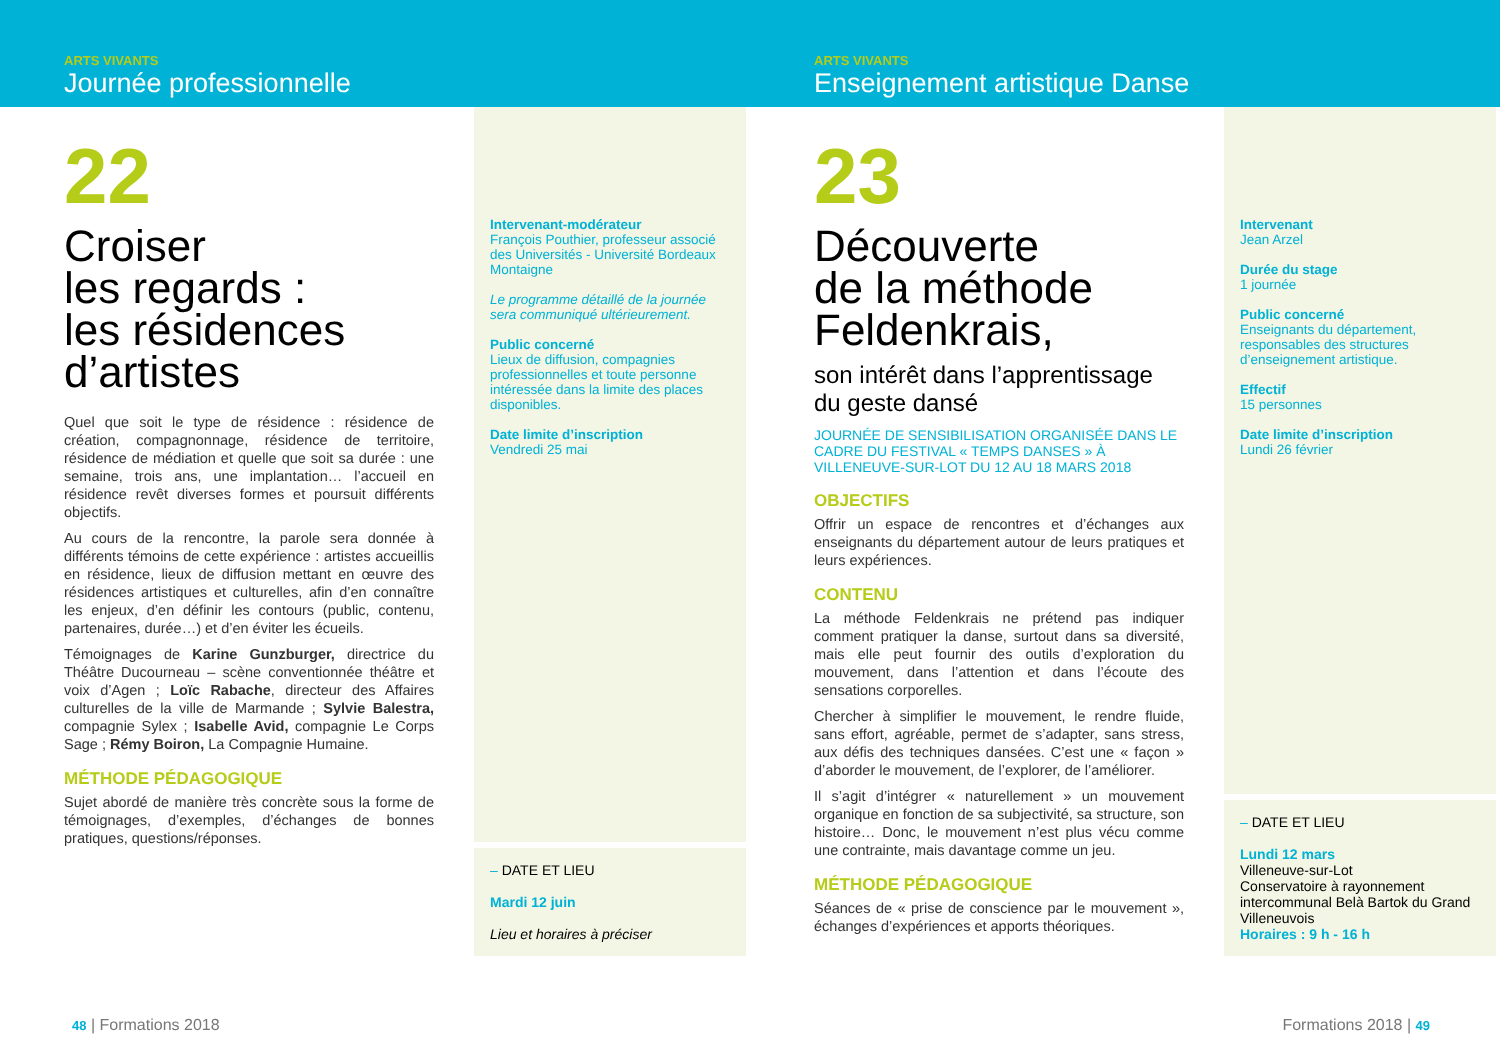ARTS VIVANTS
Journée professionnelle
22
Croiser
les regards :
les résidences
d’artistes
Quel que soit le type de résidence : résidence de création, compagnonnage, résidence de territoire, résidence de médiation et quelle que soit sa durée : une semaine, trois ans, une implantation… l’accueil en résidence revêt diverses formes et poursuit différents objectifs.
Au cours de la rencontre, la parole sera donnée à différents témoins de cette expérience : artistes accueillis en résidence, lieux de diffusion mettant en œuvre des résidences artistiques et culturelles, afin d’en connaître les enjeux, d’en définir les contours (public, contenu, partenaires, durée…) et d’en éviter les écueils.
Témoignages de Karine Gunzburger, directrice du Théâtre Ducourneau – scène conventionnée théâtre et voix d’Agen ; Loïc Rabache, directeur des Affaires culturelles de la ville de Marmande ; Sylvie Balestra, compagnie Sylex ; Isabelle Avid, compagnie Le Corps Sage ; Rémy Boiron, La Compagnie Humaine.
MÉTHODE PÉDAGOGIQUE
Sujet abordé de manière très concrète sous la forme de témoignages, d’exemples, d’échanges de bonnes pratiques, questions/réponses.
Intervenant-modérateur
François Pouthier, professeur associé des Universités - Université Bordeaux Montaigne
Le programme détaillé de la journée sera communiqué ultérieurement.
Public concerné
Lieux de diffusion, compagnies professionnelles et toute personne intéressée dans la limite des places disponibles.
Date limite d’inscription
Vendredi 25 mai
– DATE ET LIEU
Mardi 12 juin
Lieu et horaires à préciser
48 | Formations 2018
ARTS VIVANTS
Enseignement artistique Danse
23
Découverte
de la méthode
Feldenkrais,
son intérêt dans l’apprentissage du geste dansé
JOURNÉE DE SENSIBILISATION ORGANISÉE DANS LE CADRE DU FESTIVAL « TEMPS DANSES » À VILLENEUVE-SUR-LOT DU 12 AU 18 MARS 2018
OBJECTIFS
Offrir un espace de rencontres et d’échanges aux enseignants du département autour de leurs pratiques et leurs expériences.
CONTENU
La méthode Feldenkrais ne prétend pas indiquer comment pratiquer la danse, surtout dans sa diversité, mais elle peut fournir des outils d’exploration du mouvement, dans l’attention et dans l’écoute des sensations corporelles.
Chercher à simplifier le mouvement, le rendre fluide, sans effort, agréable, permet de s’adapter, sans stress, aux défis des techniques dansées. C’est une « façon » d’aborder le mouvement, de l’explorer, de l’améliorer.
Il s’agit d’intégrer « naturellement » un mouvement organique en fonction de sa subjectivité, sa structure, son histoire… Donc, le mouvement n’est plus vécu comme une contrainte, mais davantage comme un jeu.
MÉTHODE PÉDAGOGIQUE
Séances de « prise de conscience par le mouvement », échanges d’expériences et apports théoriques.
Intervenant
Jean Arzel
Durée du stage
1 journée
Public concerné
Enseignants du département, responsables des structures d’enseignement artistique.
Effectif
15 personnes
Date limite d’inscription
Lundi 26 février
– DATE ET LIEU
Lundi 12 mars
Villeneuve-sur-Lot
Conservatoire à rayonnement intercommunal Belà Bartok du Grand Villeneuvois
Horaires : 9 h - 16 h
Formations 2018 | 49